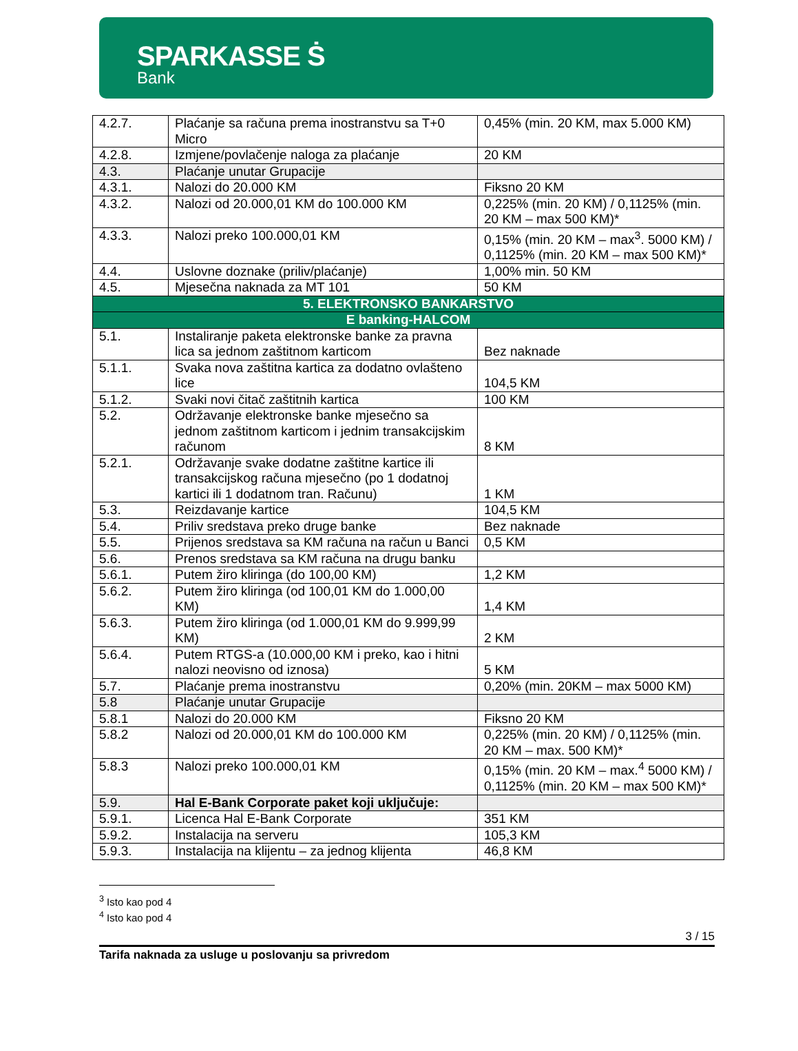SPARKASSE Ṡ
Bank
| 4.2.7. | Plaćanje sa računa prema inostranstvu sa T+0 Micro | 0,45% (min. 20 KM, max 5.000 KM) |
| 4.2.8. | Izmjene/povlačenje naloga za plaćanje | 20 KM |
| 4.3. | Plaćanje unutar Grupacije | |
| 4.3.1. | Nalozi do 20.000 KM | Fiksno 20 KM |
| 4.3.2. | Nalozi od 20.000,01 KM do 100.000 KM | 0,225% (min. 20 KM) / 0,1125% (min. 20 KM – max 500 KM)* |
| 4.3.3. | Nalozi preko 100.000,01 KM | 0,15% (min. 20 KM – max<sup>3</sup>. 5000 KM) / 0,1125% (min. 20 KM – max 500 KM)* |
| 4.4. | Uslovne doznake (priliv/plaćanje) | 1,00% min. 50 KM |
| 4.5. | Mjesečna naknada za MT 101 | 50 KM |
| 5. ELEKTRONSKO BANKARSTVO | | |
| E banking-HALCOM | | |
| 5.1. | Instaliranje paketa elektronske banke za pravna lica sa jednom zaštitnom karticom | Bez naknade |
| 5.1.1. | Svaka nova zaštitna kartica za dodatno ovlašteno lice | 104,5 KM |
| 5.1.2. | Svaki novi čitač zaštitnih kartica | 100 KM |
| 5.2. | Održavanje elektronske banke mjesečno sa jednom zaštitnom karticom i jednim transakcijskim računom | 8 KM |
| 5.2.1. | Održavanje svake dodatne zaštitne kartice ili transakcijskog računa mjesečno (po 1 dodatnoj kartici ili 1 dodatnom tran. Računu) | 1 KM |
| 5.3. | Reizdavanje kartice | 104,5 KM |
| 5.4. | Priliv sredstava preko druge banke | Bez naknade |
| 5.5. | Prijenos sredstava sa KM računa na račun u Banci | 0,5 KM |
| 5.6. | Prenos sredstava sa KM računa na drugu banku | |
| 5.6.1. | Putem žiro kliringa (do 100,00 KM) | 1,2 KM |
| 5.6.2. | Putem žiro kliringa (od 100,01 KM do 1.000,00 KM) | 1,4 KM |
| 5.6.3. | Putem žiro kliringa (od 1.000,01 KM do 9.999,99 KM) | 2 KM |
| 5.6.4. | Putem RTGS-a (10.000,00 KM i preko, kao i hitni nalozi neovisno od iznosa) | 5 KM |
| 5.7. | Plaćanje prema inostranstvu | 0,20% (min. 20KM – max 5000 KM) |
| 5.8 | Plaćanje unutar Grupacije | |
| 5.8.1 | Nalozi do 20.000 KM | Fiksno 20 KM |
| 5.8.2 | Nalozi od 20.000,01 KM do 100.000 KM | 0,225% (min. 20 KM) / 0,1125% (min. 20 KM – max. 500 KM)* |
| 5.8.3 | Nalozi preko 100.000,01 KM | 0,15% (min. 20 KM – max.<sup>4</sup> 5000 KM) / 0,1125% (min. 20 KM – max 500 KM)* |
| 5.9. | Hal E-Bank Corporate paket koji uključuje: | |
| 5.9.1. | Licenca Hal E-Bank Corporate | 351 KM |
| 5.9.2. | Instalacija na serveru | 105,3 KM |
| 5.9.3. | Instalacija na klijentu – za jednog klijenta | 46,8 KM |
<sup>3</sup> Isto kao pod 4
<sup>4</sup> Isto kao pod 4
3 / 15
Tarifa naknada za usluge u poslovanju sa privredom